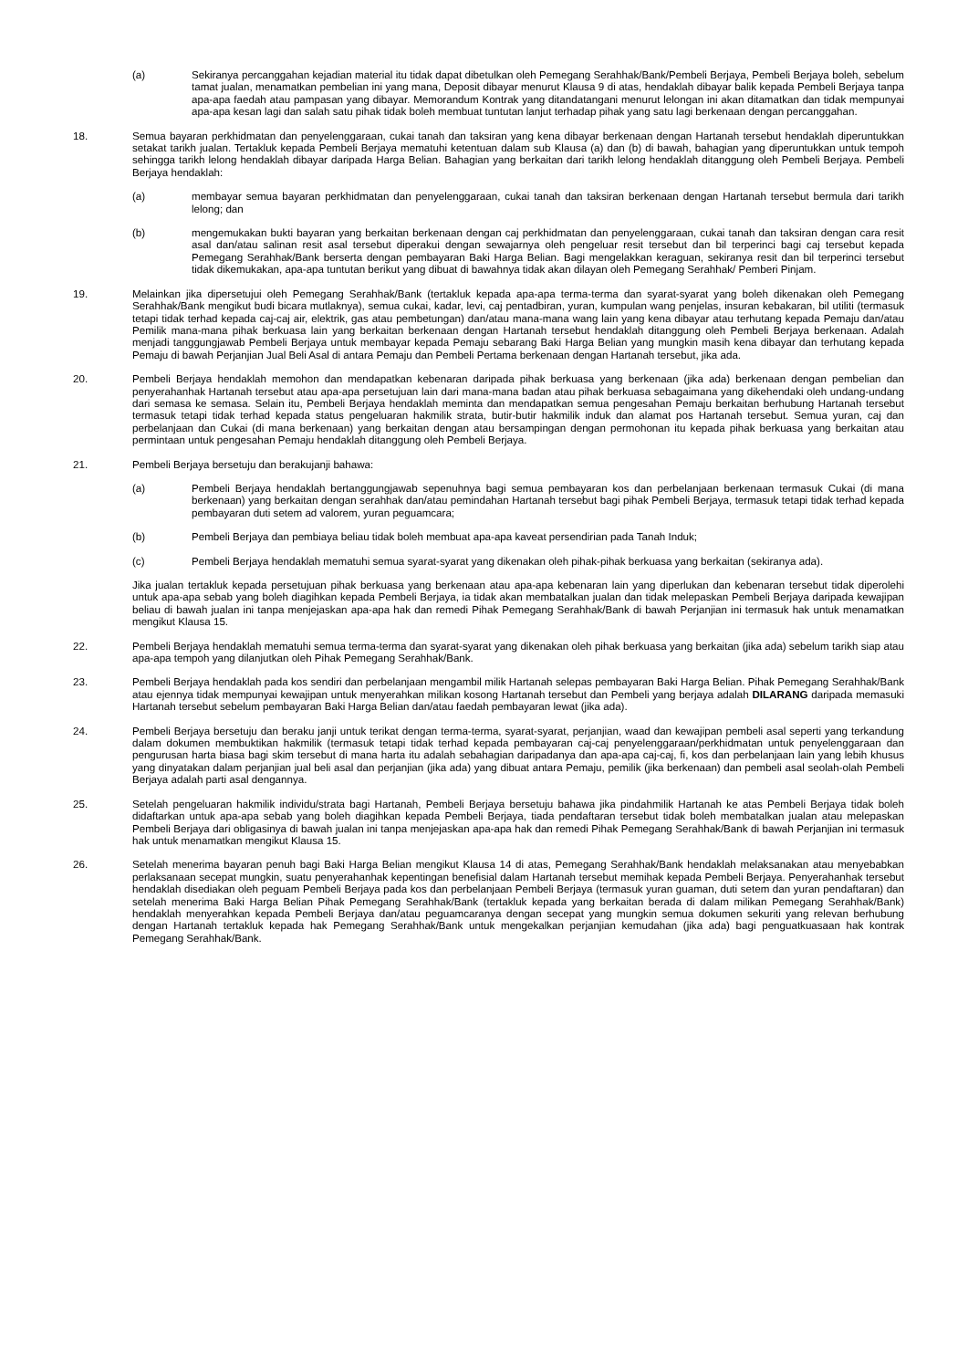(a) Sekiranya percanggahan kejadian material itu tidak dapat dibetulkan oleh Pemegang Serahhak/Bank/Pembeli Berjaya, Pembeli Berjaya boleh, sebelum tamat jualan, menamatkan pembelian ini yang mana, Deposit dibayar menurut Klausa 9 di atas, hendaklah dibayar balik kepada Pembeli Berjaya tanpa apa-apa faedah atau pampasan yang dibayar. Memorandum Kontrak yang ditandatangani menurut lelongan ini akan ditamatkan dan tidak mempunyai apa-apa kesan lagi dan salah satu pihak tidak boleh membuat tuntutan lanjut terhadap pihak yang satu lagi berkenaan dengan percanggahan.
18. Semua bayaran perkhidmatan dan penyelenggaraan, cukai tanah dan taksiran yang kena dibayar berkenaan dengan Hartanah tersebut hendaklah diperuntukkan setakat tarikh jualan. Tertakluk kepada Pembeli Berjaya mematuhi ketentuan dalam sub Klausa (a) dan (b) di bawah, bahagian yang diperuntukkan untuk tempoh sehingga tarikh lelong hendaklah dibayar daripada Harga Belian. Bahagian yang berkaitan dari tarikh lelong hendaklah ditanggung oleh Pembeli Berjaya. Pembeli Berjaya hendaklah:
(a) membayar semua bayaran perkhidmatan dan penyelenggaraan, cukai tanah dan taksiran berkenaan dengan Hartanah tersebut bermula dari tarikh lelong; dan
(b) mengemukakan bukti bayaran yang berkaitan berkenaan dengan caj perkhidmatan dan penyelenggaraan, cukai tanah dan taksiran dengan cara resit asal dan/atau salinan resit asal tersebut diperakui dengan sewajarnya oleh pengeluar resit tersebut dan bil terperinci bagi caj tersebut kepada Pemegang Serahhak/Bank berserta dengan pembayaran Baki Harga Belian. Bagi mengelakkan keraguan, sekiranya resit dan bil terperinci tersebut tidak dikemukakan, apa-apa tuntutan berikut yang dibuat di bawahnya tidak akan dilayan oleh Pemegang Serahhak/ Pemberi Pinjam.
19. Melainkan jika dipersetujui oleh Pemegang Serahhak/Bank (tertakluk kepada apa-apa terma-terma dan syarat-syarat yang boleh dikenakan oleh Pemegang Serahhak/Bank mengikut budi bicara mutlaknya), semua cukai, kadar, levi, caj pentadbiran, yuran, kumpulan wang penjelas, insuran kebakaran, bil utiliti (termasuk tetapi tidak terhad kepada caj-caj air, elektrik, gas atau pembetungan) dan/atau mana-mana wang lain yang kena dibayar atau terhutang kepada Pemaju dan/atau Pemilik mana-mana pihak berkuasa lain yang berkaitan berkenaan dengan Hartanah tersebut hendaklah ditanggung oleh Pembeli Berjaya berkenaan. Adalah menjadi tanggungjawab Pembeli Berjaya untuk membayar kepada Pemaju sebarang Baki Harga Belian yang mungkin masih kena dibayar dan terhutang kepada Pemaju di bawah Perjanjian Jual Beli Asal di antara Pemaju dan Pembeli Pertama berkenaan dengan Hartanah tersebut, jika ada.
20. Pembeli Berjaya hendaklah memohon dan mendapatkan kebenaran daripada pihak berkuasa yang berkenaan (jika ada) berkenaan dengan pembelian dan penyerahanhak Hartanah tersebut atau apa-apa persetujuan lain dari mana-mana badan atau pihak berkuasa sebagaimana yang dikehendaki oleh undang-undang dari semasa ke semasa. Selain itu, Pembeli Berjaya hendaklah meminta dan mendapatkan semua pengesahan Pemaju berkaitan berhubung Hartanah tersebut termasuk tetapi tidak terhad kepada status pengeluaran hakmilik strata, butir-butir hakmilik induk dan alamat pos Hartanah tersebut. Semua yuran, caj dan perbelanjaan dan Cukai (di mana berkenaan) yang berkaitan dengan atau bersampingan dengan permohonan itu kepada pihak berkuasa yang berkaitan atau permintaan untuk pengesahan Pemaju hendaklah ditanggung oleh Pembeli Berjaya.
21. Pembeli Berjaya bersetuju dan berakujanji bahawa:
(a) Pembeli Berjaya hendaklah bertanggungjawab sepenuhnya bagi semua pembayaran kos dan perbelanjaan berkenaan termasuk Cukai (di mana berkenaan) yang berkaitan dengan serahhak dan/atau pemindahan Hartanah tersebut bagi pihak Pembeli Berjaya, termasuk tetapi tidak terhad kepada pembayaran duti setem ad valorem, yuran peguamcara;
(b) Pembeli Berjaya dan pembiaya beliau tidak boleh membuat apa-apa kaveat persendirian pada Tanah Induk;
(c) Pembeli Berjaya hendaklah mematuhi semua syarat-syarat yang dikenakan oleh pihak-pihak berkuasa yang berkaitan (sekiranya ada).
Jika jualan tertakluk kepada persetujuan pihak berkuasa yang berkenaan atau apa-apa kebenaran lain yang diperlukan dan kebenaran tersebut tidak diperolehi untuk apa-apa sebab yang boleh diagihkan kepada Pembeli Berjaya, ia tidak akan membatalkan jualan dan tidak melepaskan Pembeli Berjaya daripada kewajipan beliau di bawah jualan ini tanpa menjejaskan apa-apa hak dan remedi Pihak Pemegang Serahhak/Bank di bawah Perjanjian ini termasuk hak untuk menamatkan mengikut Klausa 15.
22. Pembeli Berjaya hendaklah mematuhi semua terma-terma dan syarat-syarat yang dikenakan oleh pihak berkuasa yang berkaitan (jika ada) sebelum tarikh siap atau apa-apa tempoh yang dilanjutkan oleh Pihak Pemegang Serahhak/Bank.
23. Pembeli Berjaya hendaklah pada kos sendiri dan perbelanjaan mengambil milik Hartanah selepas pembayaran Baki Harga Belian. Pihak Pemegang Serahhak/Bank atau ejennya tidak mempunyai kewajipan untuk menyerahkan milikan kosong Hartanah tersebut dan Pembeli yang berjaya adalah DILARANG daripada memasuki Hartanah tersebut sebelum pembayaran Baki Harga Belian dan/atau faedah pembayaran lewat (jika ada).
24. Pembeli Berjaya bersetuju dan beraku janji untuk terikat dengan terma-terma, syarat-syarat, perjanjian, waad dan kewajipan pembeli asal seperti yang terkandung dalam dokumen membuktikan hakmilik (termasuk tetapi tidak terhad kepada pembayaran caj-caj penyelenggaraan/perkhidmatan untuk penyelenggaraan dan pengurusan harta biasa bagi skim tersebut di mana harta itu adalah sebahagian daripadanya dan apa-apa caj-caj, fi, kos dan perbelanjaan lain yang lebih khusus yang dinyatakan dalam perjanjian jual beli asal dan perjanjian (jika ada) yang dibuat antara Pemaju, pemilik (jika berkenaan) dan pembeli asal seolah-olah Pembeli Berjaya adalah parti asal dengannya.
25. Setelah pengeluaran hakmilik individu/strata bagi Hartanah, Pembeli Berjaya bersetuju bahawa jika pindahmilik Hartanah ke atas Pembeli Berjaya tidak boleh didaftarkan untuk apa-apa sebab yang boleh diagihkan kepada Pembeli Berjaya, tiada pendaftaran tersebut tidak boleh membatalkan jualan atau melepaskan Pembeli Berjaya dari obligasinya di bawah jualan ini tanpa menjejaskan apa-apa hak dan remedi Pihak Pemegang Serahhak/Bank di bawah Perjanjian ini termasuk hak untuk menamatkan mengikut Klausa 15.
26. Setelah menerima bayaran penuh bagi Baki Harga Belian mengikut Klausa 14 di atas, Pemegang Serahhak/Bank hendaklah melaksanakan atau menyebabkan perlaksanaan secepat mungkin, suatu penyerahanhak kepentingan benefisial dalam Hartanah tersebut memihak kepada Pembeli Berjaya. Penyerahanhak tersebut hendaklah disediakan oleh peguam Pembeli Berjaya pada kos dan perbelanjaan Pembeli Berjaya (termasuk yuran guaman, duti setem dan yuran pendaftaran) dan setelah menerima Baki Harga Belian Pihak Pemegang Serahhak/Bank (tertakluk kepada yang berkaitan berada di dalam milikan Pemegang Serahhak/Bank) hendaklah menyerahkan kepada Pembeli Berjaya dan/atau peguamcaranya dengan secepat yang mungkin semua dokumen sekuriti yang relevan berhubung dengan Hartanah tertakluk kepada hak Pemegang Serahhak/Bank untuk mengekalkan perjanjian kemudahan (jika ada) bagi penguatkuasaan hak kontrak Pemegang Serahhak/Bank.